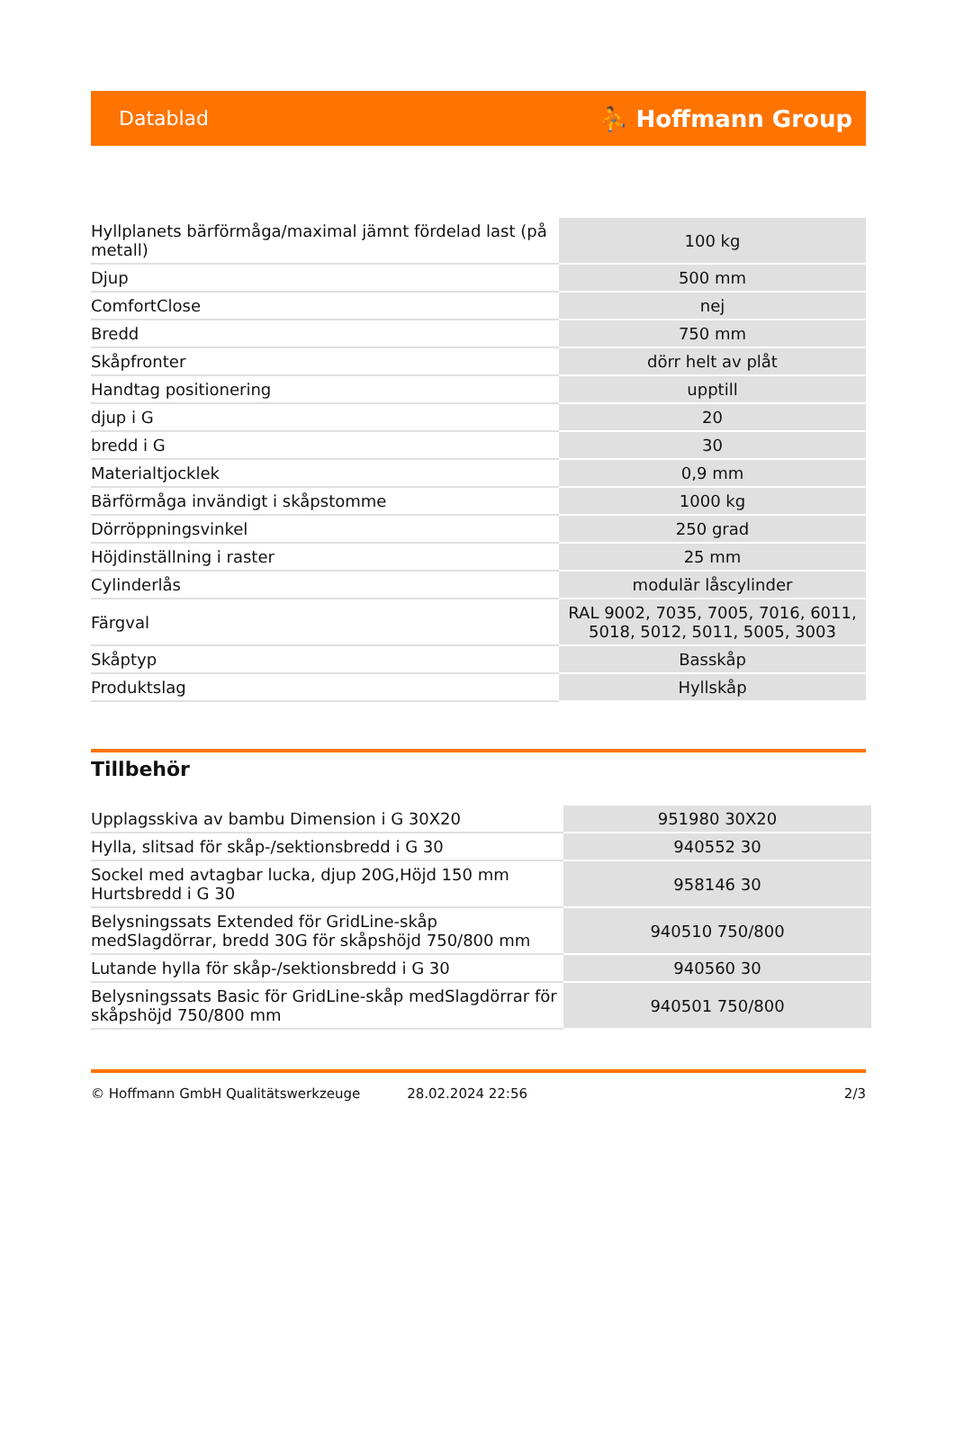Datablad ⛹ Hoffmann Group
| Hyllplanets bärförmåga/maximal jämnt fördelad last (på metall) | 100 kg |
| Djup | 500 mm |
| ComfortClose | nej |
| Bredd | 750 mm |
| Skåpfronter | dörr helt av plåt |
| Handtag positionering | upptill |
| djup i G | 20 |
| bredd i G | 30 |
| Materialtjocklek | 0,9 mm |
| Bärförmåga invändigt i skåpstomme | 1000 kg |
| Dörröppningsvinkel | 250 grad |
| Höjdinställning i raster | 25 mm |
| Cylinderlås | modulär låscylinder |
| Färgval | RAL 9002, 7035, 7005, 7016, 6011, 5018, 5012, 5011, 5005, 3003 |
| Skåptyp | Basskåp |
| Produktslag | Hyllskåp |
Tillbehör
| Upplagsskiva av bambu Dimension i G 30X20 | 951980 30X20 |
| Hylla, slitsad för skåp-/sektionsbredd i G 30 | 940552 30 |
| Sockel med avtagbar lucka, djup 20G,Höjd 150 mm Hurtsbredd i G 30 | 958146 30 |
| Belysningssats Extended för GridLine-skåp medSlagdörrar, bredd 30G för skåpshöjd 750/800 mm | 940510 750/800 |
| Lutande hylla för skåp-/sektionsbredd i G 30 | 940560 30 |
| Belysningssats Basic för GridLine-skåp medSlagdörrar för skåpshöjd 750/800 mm | 940501 750/800 |
© Hoffmann GmbH Qualitätswerkzeuge 28.02.2024 22:56 2/3